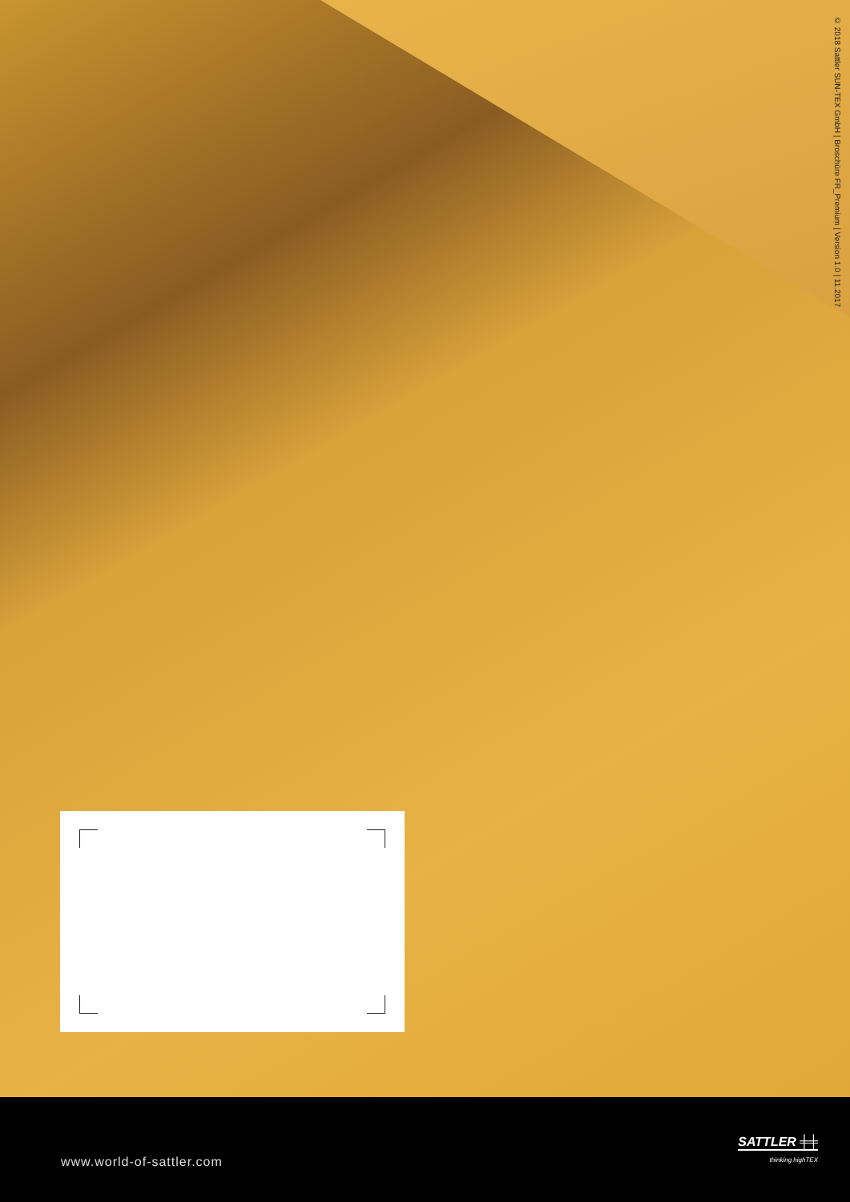© 2018 Sattler SUN-TEX GmbH | Broschüre FR_Premium | Version 1.0 | 11.2017
www.world-of-sattler.com
SATTLER ╪╪
thinking highTEX